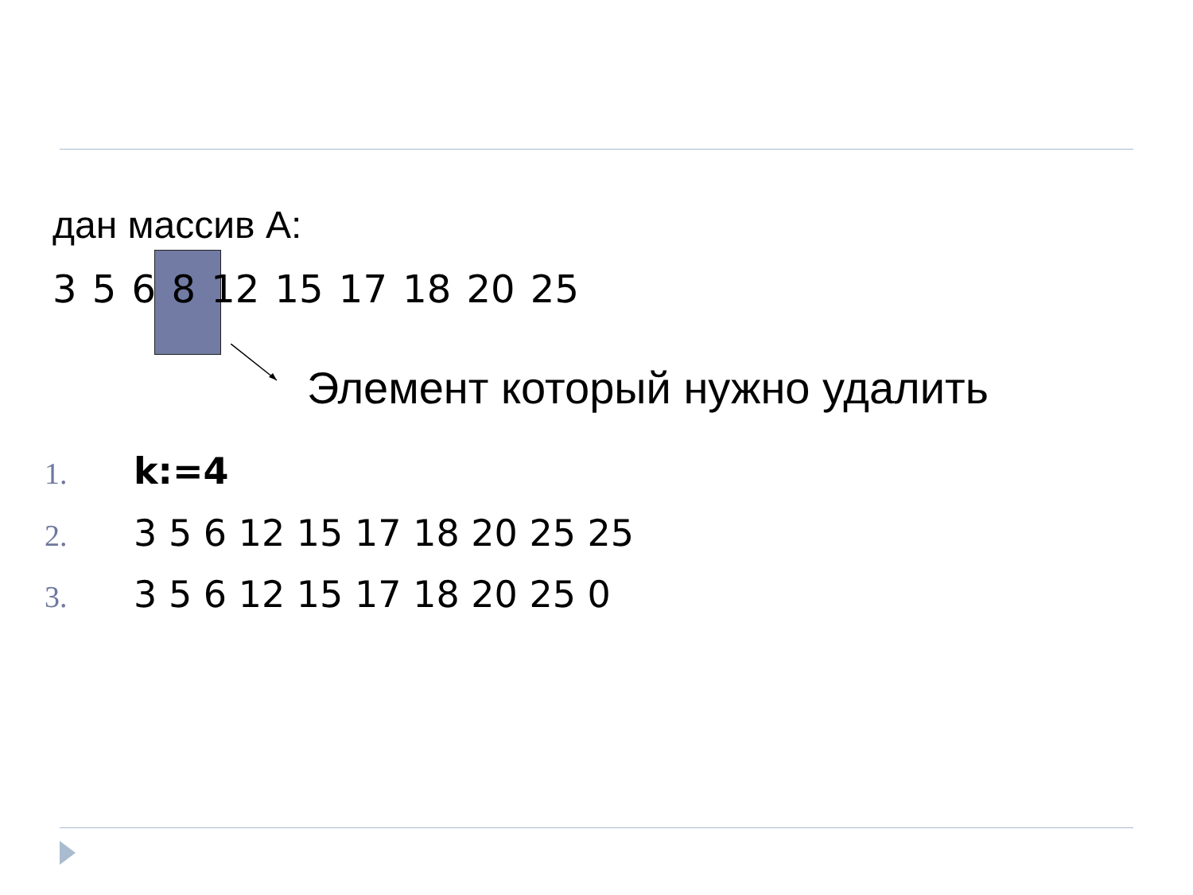дан массив А:
3 5 6 8 12 15 17 18 20 25
Элемент который нужно удалить
1. k:=4
2. 3 5 6 12 15 17 18 20 25 25
3. 3 5 6 12 15 17 18 20 25 0